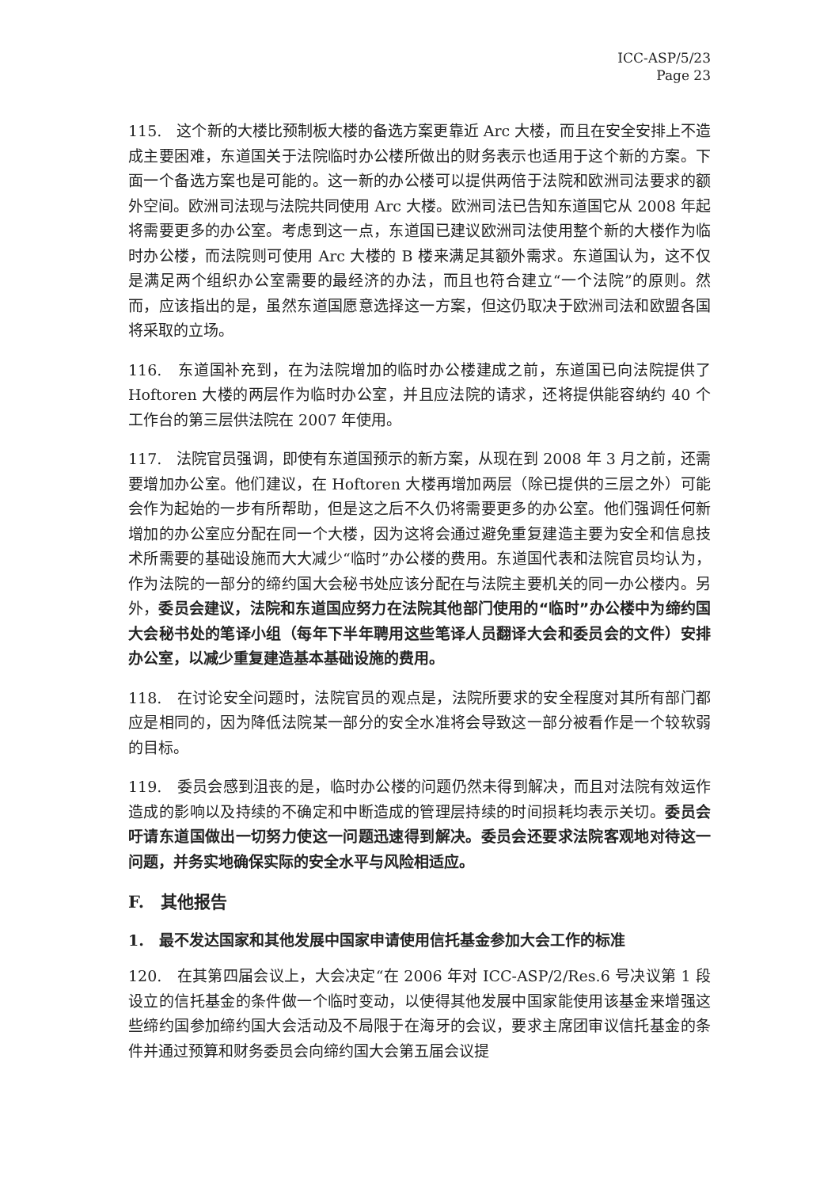ICC-ASP/5/23
Page 23
115.　这个新的大楼比预制板大楼的备选方案更靠近 Arc 大楼，而且在安全安排上不造成主要困难，东道国关于法院临时办公楼所做出的财务表示也适用于这个新的方案。下面一个备选方案也是可能的。这一新的办公楼可以提供两倍于法院和欧洲司法要求的额外空间。欧洲司法现与法院共同使用 Arc 大楼。欧洲司法已告知东道国它从 2008 年起将需要更多的办公室。考虑到这一点，东道国已建议欧洲司法使用整个新的大楼作为临时办公楼，而法院则可使用 Arc 大楼的 B 楼来满足其额外需求。东道国认为，这不仅是满足两个组织办公室需要的最经济的办法，而且也符合建立“一个法院”的原则。然而，应该指出的是，虽然东道国愿意选择这一方案，但这仍取决于欧洲司法和欧盟各国将采取的立场。
116.　东道国补充到，在为法院增加的临时办公楼建成之前，东道国已向法院提供了 Hoftoren 大楼的两层作为临时办公室，并且应法院的请求，还将提供能容纳约 40 个工作台的第三层供法院在 2007 年使用。
117.　法院官员强调，即使有东道国预示的新方案，从现在到 2008 年 3 月之前，还需要增加办公室。他们建议，在 Hoftoren 大楼再增加两层（除已提供的三层之外）可能会作为起始的一步有所帮助，但是这之后不久仍将需要更多的办公室。他们强调任何新增加的办公室应分配在同一个大楼，因为这将会通过避免重复建造主要为安全和信息技术所需要的基础设施而大大减少“临时”办公楼的费用。东道国代表和法院官员均认为，作为法院的一部分的缔约国大会秘书处应该分配在与法院主要机关的同一办公楼内。另外，委员会建议，法院和东道国应努力在法院其他部门使用的“临时”办公楼中为缔约国大会秘书处的笔译小组（每年下半年聘用这些笔译人员翻译大会和委员会的文件）安排办公室，以减少重复建造基本基础设施的费用。
118.　在讨论安全问题时，法院官员的观点是，法院所要求的安全程度对其所有部门都应是相同的，因为降低法院某一部分的安全水准将会导致这一部分被看作是一个较软弱的目标。
119.　委员会感到沮丧的是，临时办公楼的问题仍然未得到解决，而且对法院有效运作造成的影响以及持续的不确定和中断造成的管理层持续的时间损耗均表示关切。委员会吁请东道国做出一切努力使这一问题迅速得到解决。委员会还要求法院客观地对待这一问题，并务实地确保实际的安全水平与风险相适应。
F.　其他报告
1.　最不发达国家和其他发展中国家申请使用信托基金参加大会工作的标准
120.　在其第四届会议上，大会决定“在 2006 年对 ICC-ASP/2/Res.6 号决议第 1 段设立的信托基金的条件做一个临时变动，以使得其他发展中国家能使用该基金来增强这些缔约国参加缔约国大会活动及不局限于在海牙的会议，要求主席团审议信托基金的条件并通过预算和财务委员会向缔约国大会第五届会议提